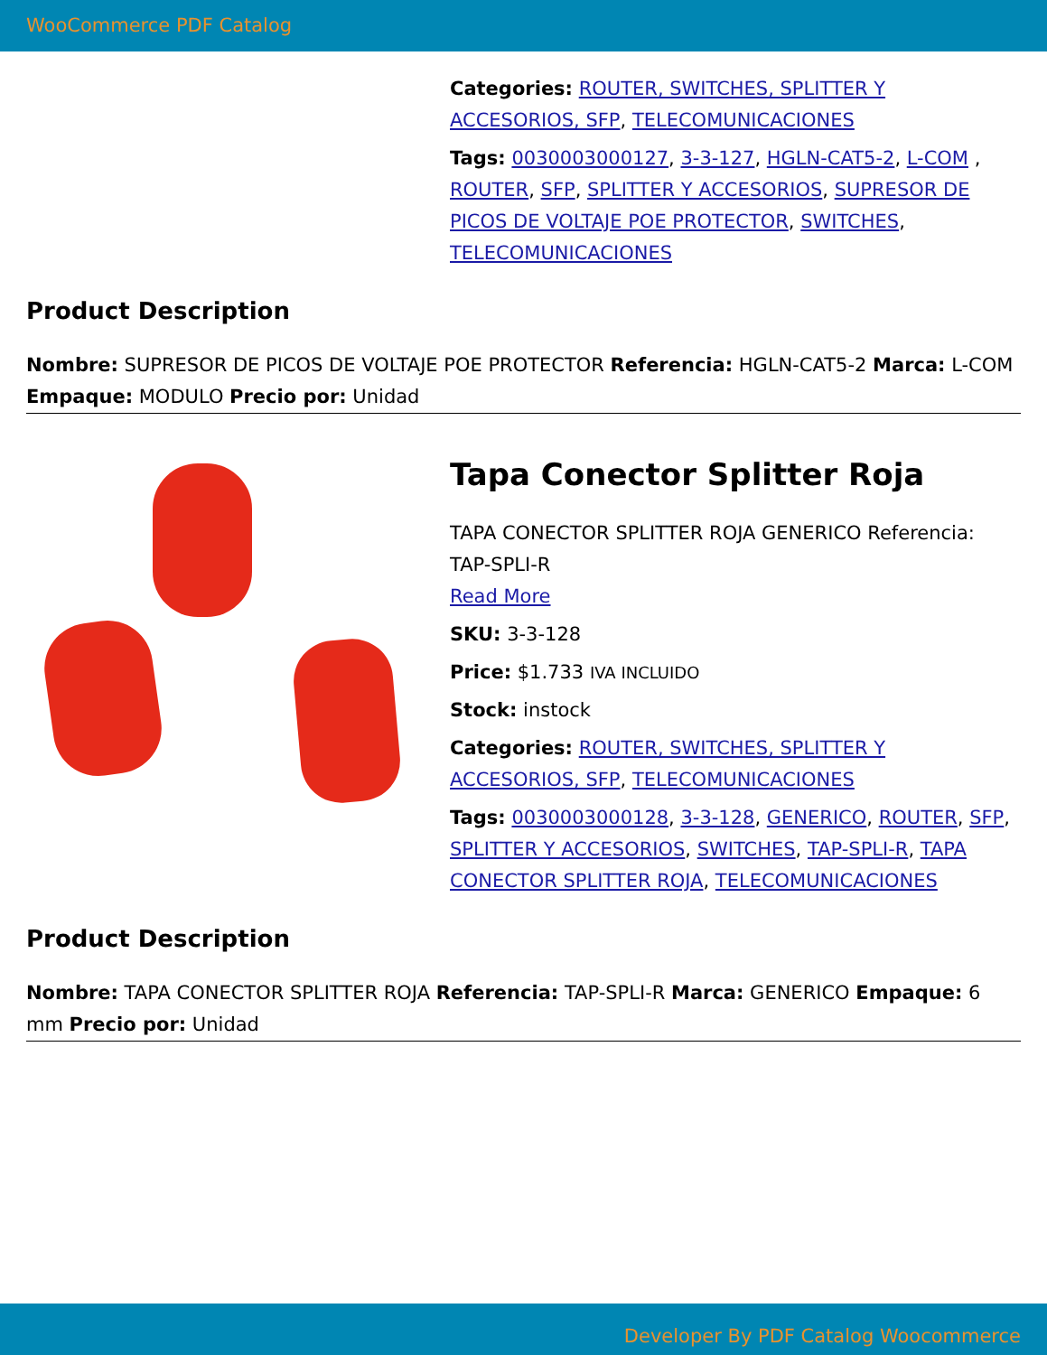WooCommerce PDF Catalog
Categories: ROUTER, SWITCHES, SPLITTER Y ACCESORIOS, SFP, TELECOMUNICACIONES
Tags: 0030003000127, 3-3-127, HGLN-CAT5-2, L-COM , ROUTER, SFP, SPLITTER Y ACCESORIOS, SUPRESOR DE PICOS DE VOLTAJE POE PROTECTOR, SWITCHES, TELECOMUNICACIONES
Product Description
Nombre: SUPRESOR DE PICOS DE VOLTAJE POE PROTECTOR Referencia: HGLN-CAT5-2 Marca: L-COM Empaque: MODULO Precio por: Unidad
Tapa Conector Splitter Roja
TAPA CONECTOR SPLITTER ROJA GENERICO Referencia: TAP-SPLI-R
Read More
SKU: 3-3-128
Price: $1.733 IVA INCLUIDO
Stock: instock
Categories: ROUTER, SWITCHES, SPLITTER Y ACCESORIOS, SFP, TELECOMUNICACIONES
Tags: 0030003000128, 3-3-128, GENERICO, ROUTER, SFP, SPLITTER Y ACCESORIOS, SWITCHES, TAP-SPLI-R, TAPA CONECTOR SPLITTER ROJA, TELECOMUNICACIONES
Product Description
Nombre: TAPA CONECTOR SPLITTER ROJA Referencia: TAP-SPLI-R Marca: GENERICO Empaque: 6 mm Precio por: Unidad
Developer By PDF Catalog Woocommerce